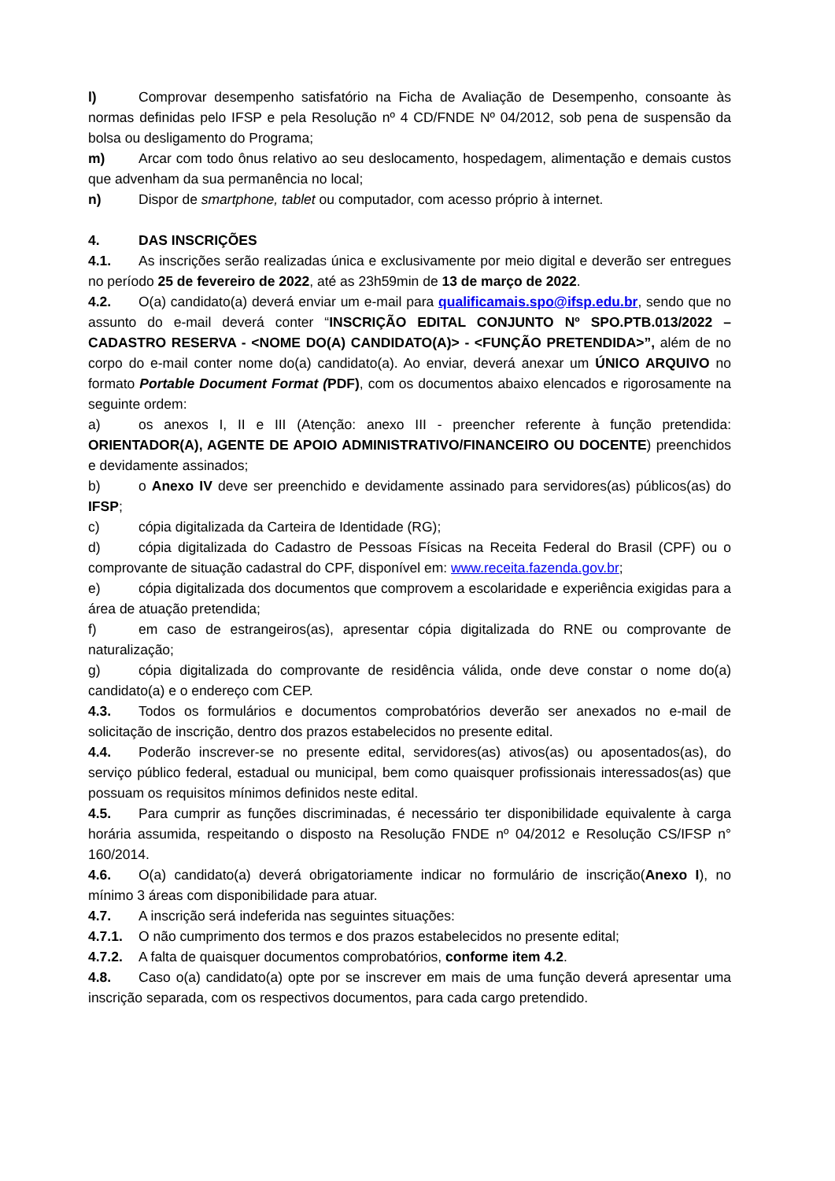l) Comprovar desempenho satisfatório na Ficha de Avaliação de Desempenho, consoante às normas definidas pelo IFSP e pela Resolução nº 4 CD/FNDE Nº 04/2012, sob pena de suspensão da bolsa ou desligamento do Programa;
m) Arcar com todo ônus relativo ao seu deslocamento, hospedagem, alimentação e demais custos que advenham da sua permanência no local;
n) Dispor de smartphone, tablet ou computador, com acesso próprio à internet.
4. DAS INSCRIÇÕES
4.1. As inscrições serão realizadas única e exclusivamente por meio digital e deverão ser entregues no período 25 de fevereiro de 2022, até as 23h59min de 13 de março de 2022.
4.2. O(a) candidato(a) deverá enviar um e-mail para qualificamais.spo@ifsp.edu.br, sendo que no assunto do e-mail deverá conter “INSCRIÇÃO EDITAL CONJUNTO Nº SPO.PTB.013/2022 – CADASTRO RESERVA - <NOME DO(A) CANDIDATO(A)> - <FUNÇÃO PRETENDIDA>”, além de no corpo do e-mail conter nome do(a) candidato(a). Ao enviar, deverá anexar um ÚNICO ARQUIVO no formato Portable Document Format (PDF), com os documentos abaixo elencados e rigorosamente na seguinte ordem:
a) os anexos I, II e III (Atenção: anexo III - preencher referente à função pretendida: ORIENTADOR(A), AGENTE DE APOIO ADMINISTRATIVO/FINANCEIRO OU DOCENTE) preenchidos e devidamente assinados;
b) o Anexo IV deve ser preenchido e devidamente assinado para servidores(as) públicos(as) do IFSP;
c) cópia digitalizada da Carteira de Identidade (RG);
d) cópia digitalizada do Cadastro de Pessoas Físicas na Receita Federal do Brasil (CPF) ou o comprovante de situação cadastral do CPF, disponível em: www.receita.fazenda.gov.br;
e) cópia digitalizada dos documentos que comprovem a escolaridade e experiência exigidas para a área de atuação pretendida;
f) em caso de estrangeiros(as), apresentar cópia digitalizada do RNE ou comprovante de naturalização;
g) cópia digitalizada do comprovante de residência válida, onde deve constar o nome do(a) candidato(a) e o endereço com CEP.
4.3. Todos os formulários e documentos comprobatórios deverão ser anexados no e-mail de solicitação de inscrição, dentro dos prazos estabelecidos no presente edital.
4.4. Poderão inscrever-se no presente edital, servidores(as) ativos(as) ou aposentados(as), do serviço público federal, estadual ou municipal, bem como quaisquer profissionais interessados(as) que possuam os requisitos mínimos definidos neste edital.
4.5. Para cumprir as funções discriminadas, é necessário ter disponibilidade equivalente à carga horária assumida, respeitando o disposto na Resolução FNDE nº 04/2012 e Resolução CS/IFSP n° 160/2014.
4.6. O(a) candidato(a) deverá obrigatoriamente indicar no formulário de inscrição(Anexo I), no mínimo 3 áreas com disponibilidade para atuar.
4.7. A inscrição será indeferida nas seguintes situações:
4.7.1. O não cumprimento dos termos e dos prazos estabelecidos no presente edital;
4.7.2. A falta de quaisquer documentos comprobatórios, conforme item 4.2.
4.8. Caso o(a) candidato(a) opte por se inscrever em mais de uma função deverá apresentar uma inscrição separada, com os respectivos documentos, para cada cargo pretendido.